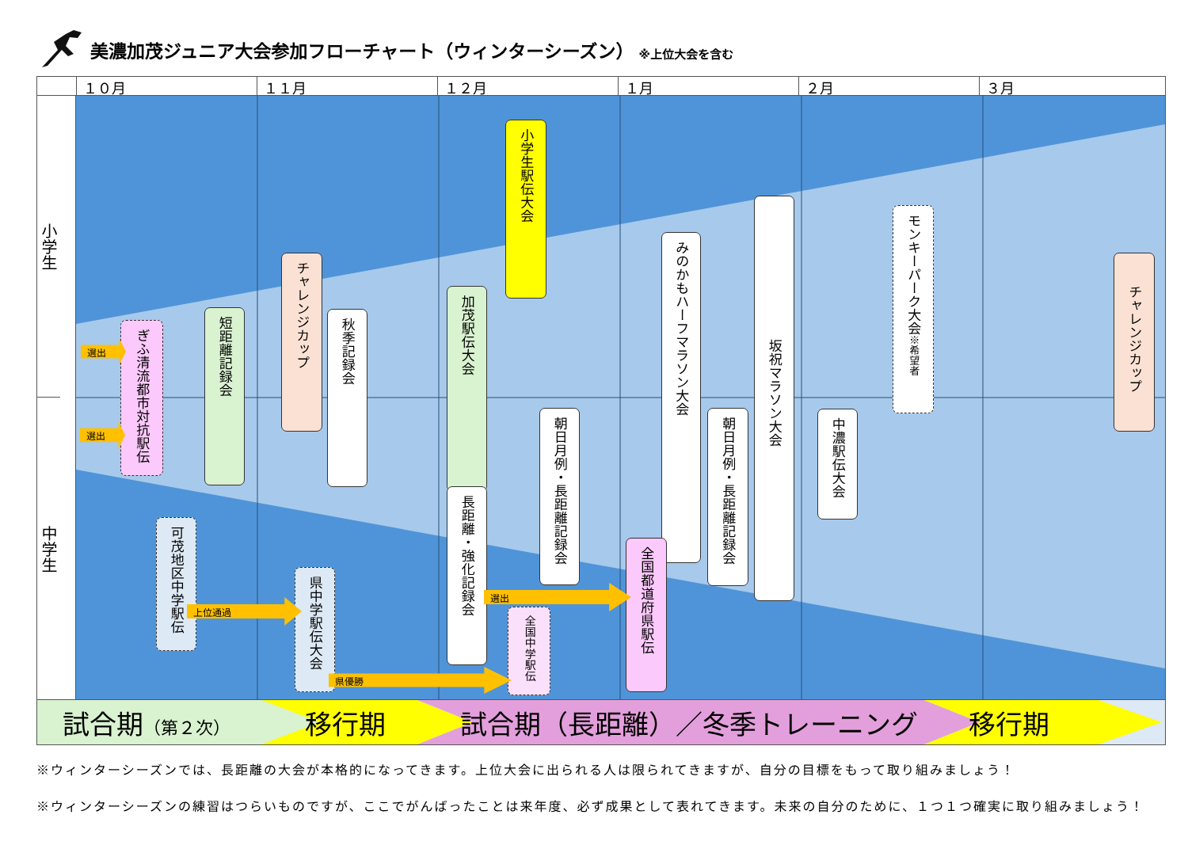美濃加茂ジュニア大会参加フローチャート（ウィンターシーズン）
※上位大会を含む
１０月 １１月 １２月 １月 ２月 ３月
小学生
中学生
選出
選出
ぎふ清流都市対抗駅伝
短距離記録会
チャレンジカップ
秋季記録会
可茂地区中学駅伝
上位通過
県中学駅伝大会
県優勝
小学生駅伝大会
加茂駅伝大会
長距離・強化記録会
朝日月例・長距離記録会
選出
全国中学駅伝
みのかもハーフマラソン大会
全国都道府県駅伝
朝日月例・長距離記録会
坂祝マラソン大会
中濃駅伝大会
モンキーパーク大会 ※希望者
チャレンジカップ
試合期（第２次） 移行期 試合期（長距離）／冬季トレーニング 移行期
※ウィンターシーズンでは、長距離の大会が本格的になってきます。上位大会に出られる人は限られてきますが、自分の目標をもって取り組みましょう！
※ウィンターシーズンの練習はつらいものですが、ここでがんばったことは来年度、必ず成果として表れてきます。未来の自分のために、１つ１つ確実に取り組みましょう！